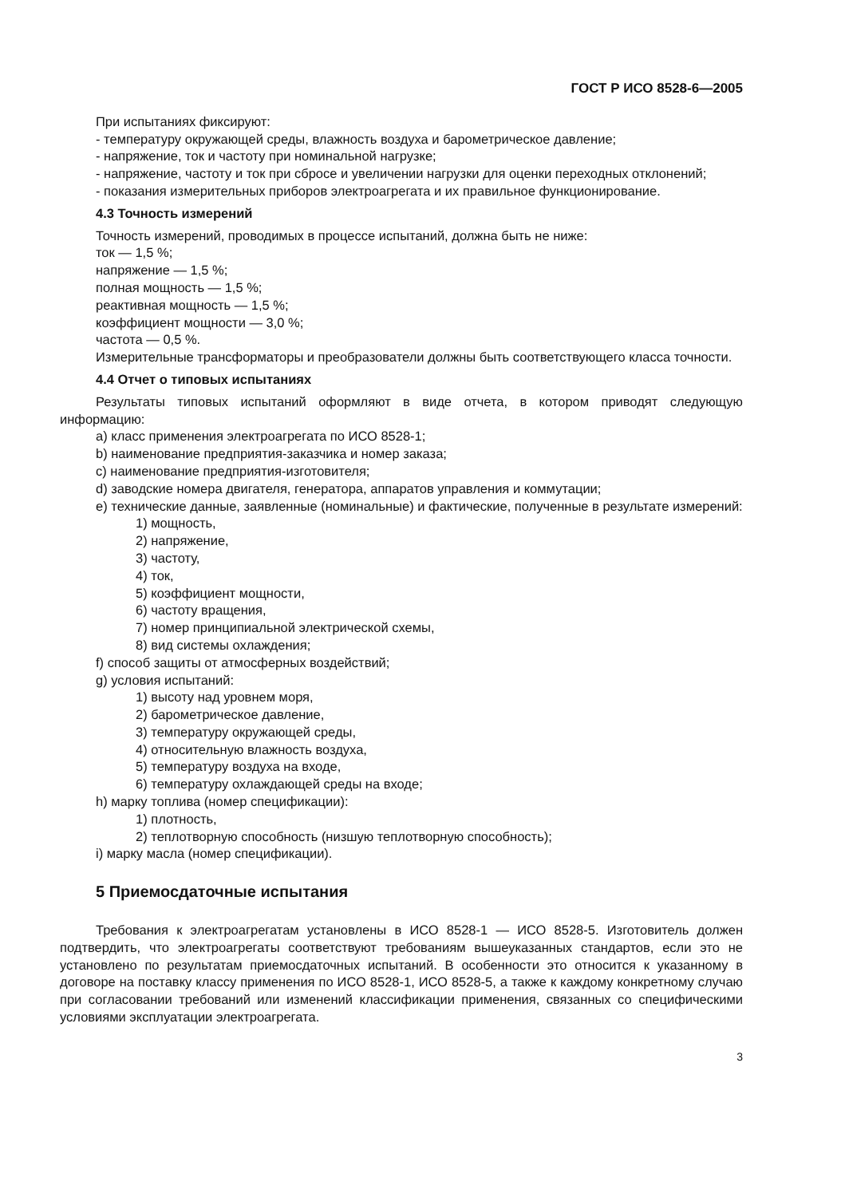ГОСТ Р ИСО 8528-6—2005
При испытаниях фиксируют:
- температуру окружающей среды, влажность воздуха и барометрическое давление;
- напряжение, ток и частоту при номинальной нагрузке;
- напряжение, частоту и ток при сбросе и увеличении нагрузки для оценки переходных отклонений;
- показания измерительных приборов электроагрегата и их правильное функционирование.
4.3 Точность измерений
Точность измерений, проводимых в процессе испытаний, должна быть не ниже:
ток — 1,5 %;
напряжение — 1,5 %;
полная мощность — 1,5 %;
реактивная мощность — 1,5 %;
коэффициент мощности — 3,0 %;
частота — 0,5 %.
Измерительные трансформаторы и преобразователи должны быть соответствующего класса точности.
4.4 Отчет о типовых испытаниях
Результаты типовых испытаний оформляют в виде отчета, в котором приводят следующую информацию:
a) класс применения электроагрегата по ИСО 8528-1;
b) наименование предприятия-заказчика и номер заказа;
c) наименование предприятия-изготовителя;
d) заводские номера двигателя, генератора, аппаратов управления и коммутации;
e) технические данные, заявленные (номинальные) и фактические, полученные в результате измерений:
1) мощность,
2) напряжение,
3) частоту,
4) ток,
5) коэффициент мощности,
6) частоту вращения,
7) номер принципиальной электрической схемы,
8) вид системы охлаждения;
f) способ защиты от атмосферных воздействий;
g) условия испытаний:
1) высоту над уровнем моря,
2) барометрическое давление,
3) температуру окружающей среды,
4) относительную влажность воздуха,
5) температуру воздуха на входе,
6) температуру охлаждающей среды на входе;
h) марку топлива (номер спецификации):
1) плотность,
2) теплотворную способность (низшую теплотворную способность);
i) марку масла (номер спецификации).
5 Приемосдаточные испытания
Требования к электроагрегатам установлены в ИСО 8528-1 — ИСО 8528-5. Изготовитель должен подтвердить, что электроагрегаты соответствуют требованиям вышеуказанных стандартов, если это не установлено по результатам приемосдаточных испытаний. В особенности это относится к указанному в договоре на поставку классу применения по ИСО 8528-1, ИСО 8528-5, а также к каждому конкретному случаю при согласовании требований или изменений классификации применения, связанных со специфическими условиями эксплуатации электроагрегата.
3